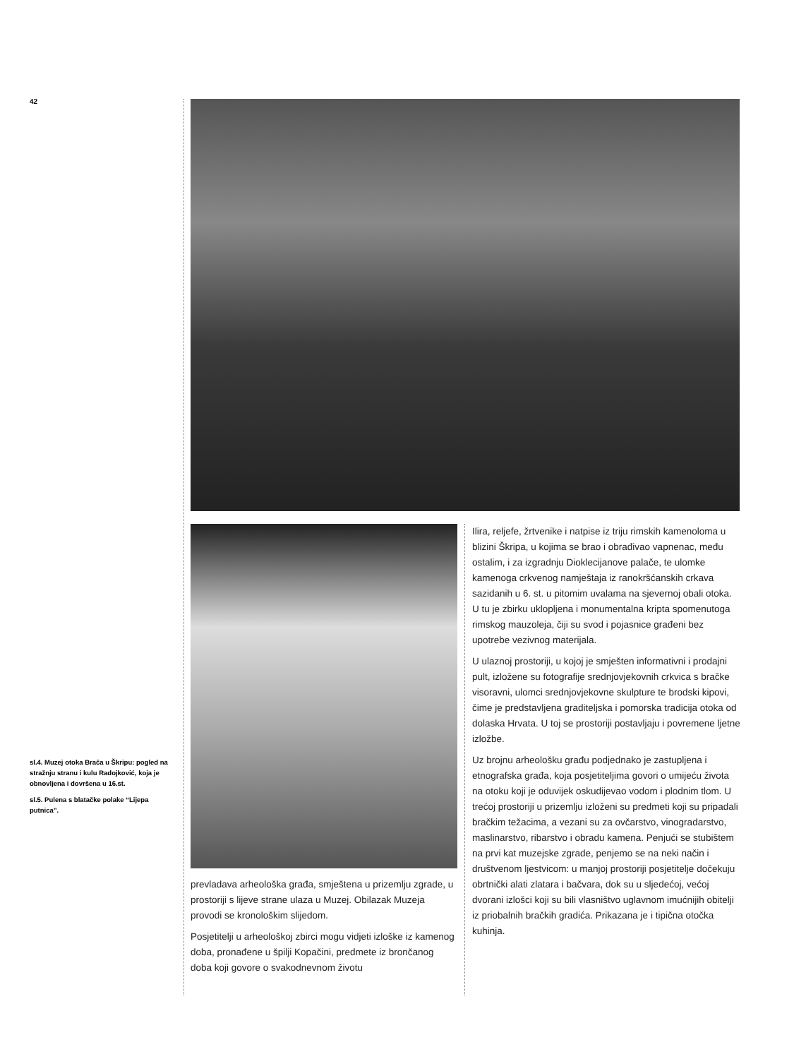42
sl.4. Muzej otoka Brača u Škripu: pogled na stražnju stranu i kulu Radojković, koja je obnovljena i dovršena u 16.st.
sl.5. Pulena s blatačke polake “Lijepa putnica”.
prevladava arheološka građa, smještena u prizemlju zgrade, u prostoriji s lijeve strane ulaza u Muzej. Obilazak Muzeja provodi se kronološkim slijedom.
Posjetitelji u arheološkoj zbirci mogu vidjeti izloške iz kamenog doba, pronađene u špilji Kopačini, predmete iz brončanog doba koji govore o svakodnevnom životu
Ilira, reljefe, žrtvenike i natpise iz triju rimskih kamenoloma u blizini Škripa, u kojima se brao i obrađivao vapnenac, među ostalim, i za izgradnju Dioklecijanove palače, te ulomke kamenoga crkvenog namještaja iz ranokršćanskih crkava sazidanih u 6. st. u pitomim uvalama na sjevernoj obali otoka. U tu je zbirku uklopljena i monumentalna kripta spomenutoga rimskog mauzoleja, čiji su svod i pojasnice građeni bez upotrebe vezivnog materijala.
U ulaznoj prostoriji, u kojoj je smješten informativni i prodajni pult, izložene su fotografije srednjovjekovnih crkvica s bračke visoravni, ulomci srednjovjekovne skulpture te brodski kipovi, čime je predstavljena graditeljska i pomorska tradicija otoka od dolaska Hrvata. U toj se prostoriji postavljaju i povremene ljetne izložbe.
Uz brojnu arheološku građu podjednako je zastupljena i etnografska građa, koja posjetiteljima govori o umijeću života na otoku koji je oduvijek oskudijevao vodom i plodnim tlom. U trećoj prostoriji u prizemlju izloženi su predmeti koji su pripadali bračkim težacima, a vezani su za ovčarstvo, vinogradarstvo, maslinarstvo, ribarstvo i obradu kamena. Penjući se stubištem na prvi kat muzejske zgrade, penjemo se na neki način i društvenom ljestvicom: u manjoj prostoriji posjetitelje dočekuju obrtnički alati zlatara i bačvara, dok su u sljedećoj, većoj dvorani izlošci koji su bili vlasništvo uglavnom imućnijih obitelji iz priobalnih bračkih gradića. Prikazana je i tipična otočka kuhinja.